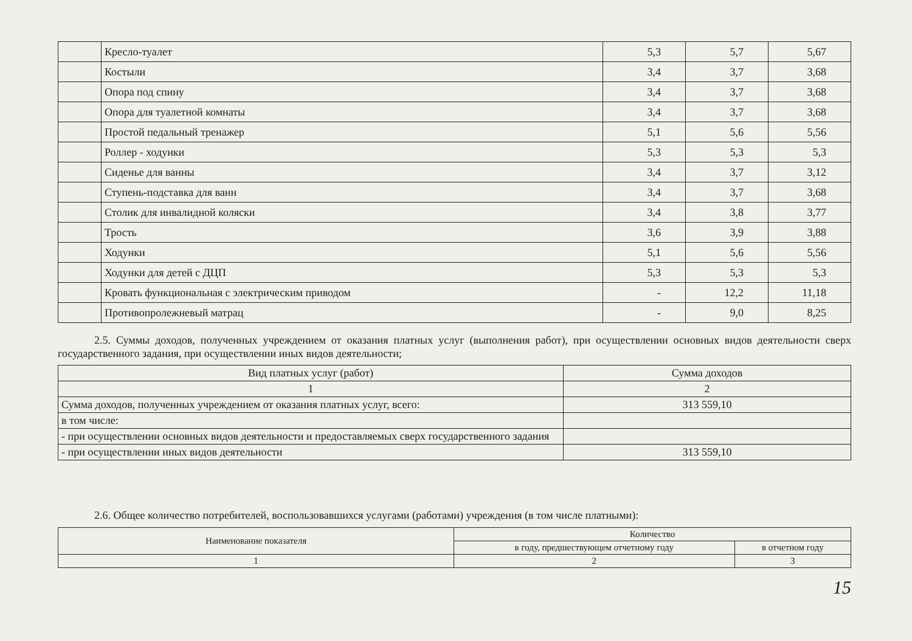| | Кресло-туалет | 5,3 | 5,7 | 5,67 |
| | Костыли | 3,4 | 3,7 | 3,68 |
| | Опора под спину | 3,4 | 3,7 | 3,68 |
| | Опора для туалетной комнаты | 3,4 | 3,7 | 3,68 |
| | Простой педальный тренажер | 5,1 | 5,6 | 5,56 |
| | Роллер - ходунки | 5,3 | 5,3 | 5,3 |
| | Сиденье для ванны | 3,4 | 3,7 | 3,12 |
| | Ступень-подставка для ванн | 3,4 | 3,7 | 3,68 |
| | Столик для инвалидной коляски | 3,4 | 3,8 | 3,77 |
| | Трость | 3,6 | 3,9 | 3,88 |
| | Ходунки | 5,1 | 5,6 | 5,56 |
| | Ходунки для детей с ДЦП | 5,3 | 5,3 | 5,3 |
| | Кровать функциональная с электрическим приводом | - | 12,2 | 11,18 |
| | Противопролежневый матрац | - | 9,0 | 8,25 |
2.5. Суммы доходов, полученных учреждением от оказания платных услуг (выполнения работ), при осуществлении основных видов деятельности сверх государственного задания, при осуществлении иных видов деятельности;
| Вид платных услуг (работ) | Сумма доходов |
| --- | --- |
| 1 | 2 |
| Сумма доходов, полученных учреждением от оказания платных услуг, всего: | 313 559,10 |
| в том числе: | |
| - при осуществлении основных видов деятельности и предоставляемых сверх государственного задания | |
| - при осуществлении иных видов деятельности | 313 559,10 |
2.6. Общее количество потребителей, воспользовавшихся услугами (работами) учреждения (в том числе платными):
| Наименование показателя | Количество | |
| --- | --- | --- |
| | в году, предшествующем отчетному году | в отчетном году |
| 1 | 2 | 3 |
15